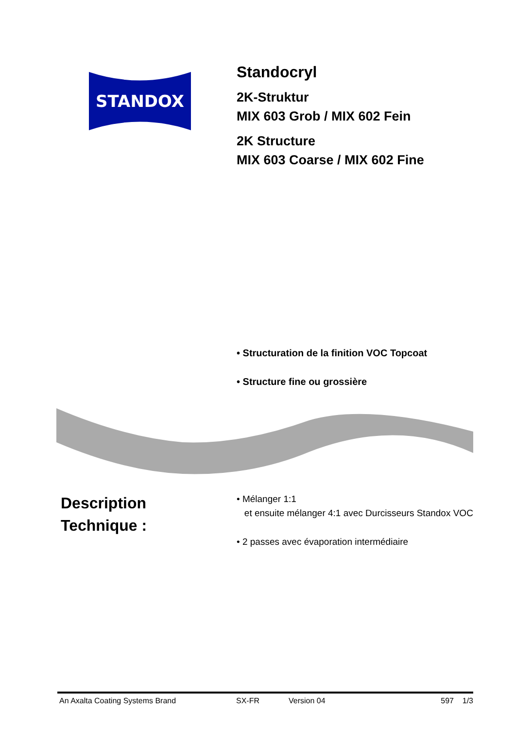STANDOX
Standocryl
2K-Struktur
MIX 603 Grob / MIX 602 Fein
2K Structure
MIX 603 Coarse / MIX 602 Fine
• Structuration de la finition VOC Topcoat
• Structure fine ou grossière
Description
Technique :
• Mélanger 1:1
et ensuite mélanger 4:1 avec Durcisseurs Standox VOC
• 2 passes avec évaporation intermédiaire
An Axalta Coating Systems Brand SX-FR Version 04 597 1/3